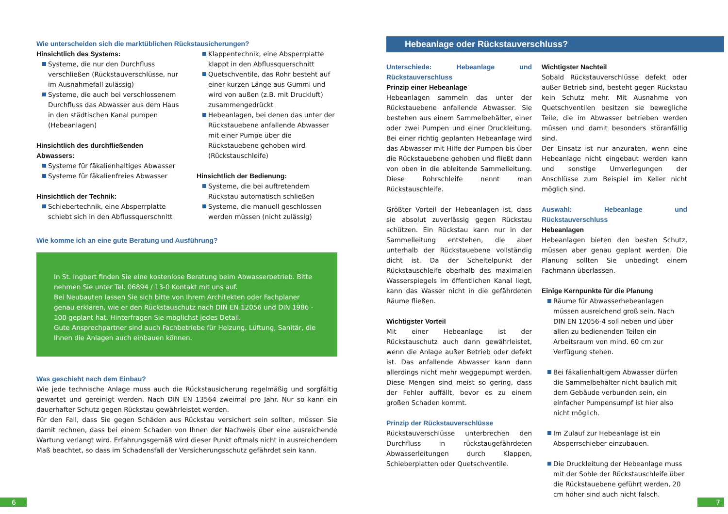Wie unterscheiden sich die marktüblichen Rückstausicherungen?
Hinsichtlich des Systems:
Systeme, die nur den Durchfluss verschließen (Rückstauverschlüsse, nur im Ausnahmefall zulässig)
Systeme, die auch bei verschlossenem Durchfluss das Abwasser aus dem Haus in den städtischen Kanal pumpen (Hebeanlagen)
Hinsichtlich des durchfließenden Abwassers:
Systeme für fäkalienhaltiges Abwasser
Systeme für fäkalienfreies Abwasser
Hinsichtlich der Technik:
Schiebertechnik, eine Absperrplatte schiebt sich in den Abflussquerschnitt
Klappentechnik, eine Absperrplatte klappt in den Abflussquerschnitt
Quetschventile, das Rohr besteht auf einer kurzen Länge aus Gummi und wird von außen (z.B. mit Druckluft) zusammengedrückt
Hebeanlagen, bei denen das unter der Rückstauebene anfallende Abwasser mit einer Pumpe über die Rückstauebene gehoben wird (Rückstauschleife)
Hinsichtlich der Bedienung:
Systeme, die bei auftretendem Rückstau automatisch schließen
Systeme, die manuell geschlossen werden müssen (nicht zulässig)
Wie komme ich an eine gute Beratung und Ausführung?
In St. Ingbert finden Sie eine kostenlose Beratung beim Abwasserbetrieb. Bitte nehmen Sie unter Tel. 06894 / 13-0 Kontakt mit uns auf.
Bei Neubauten lassen Sie sich bitte von Ihrem Architekten oder Fachplaner genau erklären, wie er den Rückstauschutz nach DIN EN 12056 und DIN 1986 - 100 geplant hat. Hinterfragen Sie möglichst jedes Detail.
Gute Ansprechpartner sind auch Fachbetriebe für Heizung, Lüftung, Sanitär, die Ihnen die Anlagen auch einbauen können.
Was geschieht nach dem Einbau?
Wie jede technische Anlage muss auch die Rückstausicherung regelmäßig und sorgfältig gewartet und gereinigt werden. Nach DIN EN 13564 zweimal pro Jahr. Nur so kann ein dauerhafter Schutz gegen Rückstau gewährleistet werden.
Für den Fall, dass Sie gegen Schäden aus Rückstau versichert sein sollten, müssen Sie damit rechnen, dass bei einem Schaden von Ihnen der Nachweis über eine ausreichende Wartung verlangt wird. Erfahrungsgemäß wird dieser Punkt oftmals nicht in ausreichendem Maß beachtet, so dass im Schadensfall der Versicherungsschutz gefährdet sein kann.
Hebeanlage oder Rückstauverschluss?
Unterschiede: Hebeanlage und Rückstauverschluss
Prinzip einer Hebeanlage
Hebeanlagen sammeln das unter der Rückstauebene anfallende Abwasser. Sie bestehen aus einem Sammelbehälter, einer oder zwei Pumpen und einer Druckleitung. Bei einer richtig geplanten Hebeanlage wird das Abwasser mit Hilfe der Pumpen bis über die Rückstauebene gehoben und fließt dann von oben in die ableitende Sammelleitung. Diese Rohrschleife nennt man Rückstauschleife.
Größter Vorteil der Hebeanlagen ist, dass sie absolut zuverlässig gegen Rückstau schützen. Ein Rückstau kann nur in der Sammelleitung entstehen, die aber unterhalb der Rückstauebene vollständig dicht ist. Da der Scheitelpunkt der Rückstauschleife oberhalb des maximalen Wasserspiegels im öffentlichen Kanal liegt, kann das Wasser nicht in die gefährdeten Räume fließen.
Wichtigster Vorteil
Mit einer Hebeanlage ist der Rückstauschutz auch dann gewährleistet, wenn die Anlage außer Betrieb oder defekt ist. Das anfallende Abwasser kann dann allerdings nicht mehr weggepumpt werden. Diese Mengen sind meist so gering, dass der Fehler auffällt, bevor es zu einem großen Schaden kommt.
Prinzip der Rückstauverschlüsse
Rückstauverschlüsse unterbrechen den Durchfluss in rückstaugefährdeten Abwasserleitungen durch Klappen, Schieberplatten oder Quetschventile.
Wichtigster Nachteil
Sobald Rückstauverschlüsse defekt oder außer Betrieb sind, besteht gegen Rückstau kein Schutz mehr. Mit Ausnahme von Quetschventilen besitzen sie bewegliche Teile, die im Abwasser betrieben werden müssen und damit besonders störanfällig sind.
Der Einsatz ist nur anzuraten, wenn eine Hebeanlage nicht eingebaut werden kann und sonstige Umverlegungen der Anschlüsse zum Beispiel im Keller nicht möglich sind.
Auswahl: Hebeanlage und Rückstauverschluss
Hebeanlagen
Hebeanlagen bieten den besten Schutz, müssen aber genau geplant werden. Die Planung sollten Sie unbedingt einem Fachmann überlassen.
Einige Kernpunkte für die Planung
Räume für Abwasserhebeanlagen müssen ausreichend groß sein. Nach DIN EN 12056-4 soll neben und über allen zu bedienenden Teilen ein Arbeitsraum von mind. 60 cm zur Verfügung stehen.
Bei fäkalienhaltigem Abwasser dürfen die Sammelbehälter nicht baulich mit dem Gebäude verbunden sein, ein einfacher Pumpensumpf ist hier also nicht möglich.
Im Zulauf zur Hebeanlage ist ein Absperrschieber einzubauen.
Die Druckleitung der Hebeanlage muss mit der Sohle der Rückstauschleife über die Rückstauebene geführt werden, 20 cm höher sind auch nicht falsch.
6 7